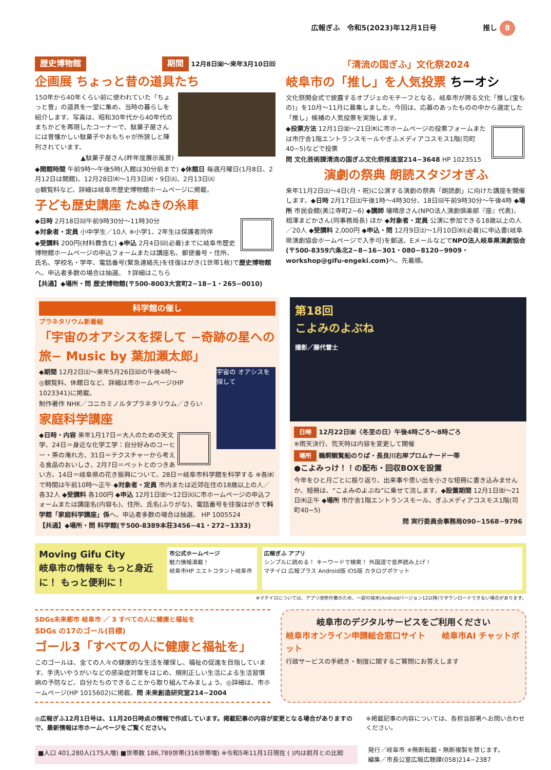広報ぎふ　令和5(2023)年12月1日号 推し 8
歴史博物館 期間 12月8日㈮〜来年3月10日㈰
企画展 ちょっと昔の道具たち
150年から40年くらい前に使われていた「ちょっと昔」の道具を一堂に集め、当時の暮らしを紹介します。写真は、昭和30年代から40年代のまちかどを再現したコーナーで、駄菓子屋さんには昔懐かしい駄菓子やおもちゃが所狭しと陳列されています。
▲駄菓子屋さん(昨年度展示風景)
◆開館時間 午前9時〜午後5時(入館は30分前まで) ◆休館日 毎週月曜日(1月8日、2月12日は開館)、12月28日㈭〜1月3日㈬・9日㈫、2月13日㈫
◎観覧料など、詳細は岐阜市歴史博物館ホームページに掲載。
子ども歴史講座 たぬきの糸車
◆日時 2月18日㈰午前9時30分〜11時30分
◆対象者・定員 小中学生／10人 ※小学1、2年生は保護者同伴
◆受講料 200円(材料費含む) ◆申込 2月4日㈰(必着)までに岐阜市歴史博物館ホームページの申込フォームまたは講座名、郵便番号・住所、氏名、学校名・学年、電話番号(緊急連絡先)を往復はがき(1世帯1枚)で歴史博物館へ。申込者多数の場合は抽選。 ⇑詳細はこちら
【共通】◆場所・問 歴史博物館(〒500-8003大宮町2−18−1・265−0010)
「清流の国ぎふ」文化祭2024
岐阜市の「推し」を人気投票 ちーオシ
文化祭開会式で披露するオブジェのモチーフとなる、岐阜市が誇る文化「推し(宝もの)」を10月〜11月に募集しました。今回は、応募のあったものの中から選定した「推し」候補の人気投票を実施します。
◆投票方法 12月1日㈮〜21日㈭に市ホームページの投票フォームまたは市庁舎1階エントランスモールやぎふメディアコスモス1階(司町40−5)などで投票
問 文化芸術課清流の国ぎふ文化祭推進室214−3648 HP 1023515
演劇の祭典 朗読スタジオぎふ
来年11月2日㈯〜4日(月・祝)に公演する演劇の祭典「朗読劇」に向けた講座を開催します。◆日時 2月17日㈯午後1時〜4時30分、18日㈰午前9時30分〜午後4時 ◆場所 市民会館(美江寺町2−6) ◆講師 壌晴彦さん(NPO法人演劇倶楽部『座』代表)、相澤まどかさん(同事務局長) ほか ◆対象者・定員 公演に参加できる18歳以上の人／20人 ◆受講料 2,000円 ◆申込・問 12月9日㈯〜1月10日㈬(必着)に申込書(岐阜県演劇協会ホームページで入手可)を郵送、EメールなどでNPO法人岐阜県演劇協会(〒500-8359六条北2−8−16−301・080−8120−9909・workshop@gifu-engeki.com) へ。先着順。
科学館の催し
プラネタリウム新番組
「宇宙のオアシスを探して −奇跡の星への旅− Music by 葉加瀬太郎」
宇宙の オアシスを 探して
◆期間 12月2日㈯〜来年5月26日㈰の午後4時〜
◎観覧料、休館日など、詳細は市ホームページ(HP 1023341)に掲載。
制作著作 NHK／コニカミノルタプラネタリウム／さらい
家庭科学講座
◆日時・内容 来年1月17日＝大人のための天文学、24日＝身近な化学工学：自分好みのコーヒー・茶の淹れ方、31日＝テクスチャーから考える食品のおいしさ、2月7日＝ペットとのつきあい方、14日＝岐阜県の花き振興について、28日＝岐阜市科学館を科学する ※各㈬で時間は午前10時〜正午 ◆対象者・定員 市内または近郊在住の18歳以上の人／各32人 ◆受講料 各100円 ◆申込 12月1日㈮〜12日㈫に市ホームページの申込フォームまたは講座名(内容も)、住所、氏名(ふりがな)、電話番号を往復はがきで科学館「家庭科学講座」係へ。申込者多数の場合は抽選。 HP 1005524
【共通】◆場所・問 科学館(〒500-8389本荘3456−41・272−1333)
第18回
こよみのよぶね
撮影／藤代嘗士
日時 12月22日㈮〈冬至の日〉午後4時ごろ〜8時ごろ
※雨天決行、荒天時は内容を変更して開催
場所 鵜飼観覧船のりば・長良川右岸プロムナード一帯
●こよみっけ！！の配布・回収BOXを設置
今年をひと月ごとに振り返り、出来事や思い出を小さな短冊に書き込みませんか。短冊は、“こよみのよぶね”に乗せて流します。◆設置期間 12月1日㈮〜21日㈭正午 ◆場所 市庁舎1階エントランスモール、ぎふメディアコスモス1階(司町40−5)
問 実行委員会事務局090−1568−9796
Moving Gifu City
岐阜市の情報を もっと身近に！ もっと便利に！
市公式ホームページ
魅力情報満載！
岐阜市HP エエトコタント岐阜市
広報ぎふ アプリ
シンプルに読める！ キーワードで検索！ 外国語で音声読み上げ！
マチイロ 広報プラス Android版 iOS版 カタログポケット
※マチイロについては、アプリ改修作業のため、一部の端末(Androidバージョン12以降)でダウンロードできない場合があります。
SDGs未来都市 岐阜市 ／ 3 すべての人に健康と福祉を
SDGs の17のゴール(目標)
ゴール3「すべての人に健康と福祉を」
このゴールは、全ての人々の健康的な生活を確保し、福祉の促進を目指しています。手洗いやうがいなどの感染症対策をはじめ、規則正しい生活による生活習慣病の予防など、自分たちのできることから取り組んでみましょう。◎詳細は、市ホームページ(HP 1015602)に掲載。問 未来創造研究室214−2004
岐阜市のデジタルサービスをご利用ください
岐阜市オンライン申請総合窓口サイト　　岐阜市AI チャットボット
行政サービスの手続き・制度に関するご質問にお答えします
◎広報ぎふ12月1日号は、11月20日時点の情報で作成しています。掲載記事の内容が変更となる場合がありますので、最新情報は市ホームページをご覧ください。
※掲載記事の内容については、各担当部署へお問い合わせください。
■人口 401,280人(175人増) ■世帯数 186,789世帯(316世帯増) ※令和5年11月1日現在 ( )内は前月との比較
発行／岐阜市 ※無断転載・無断複製を禁じます。
編集／市長公室広報広聴課(058)214−2387